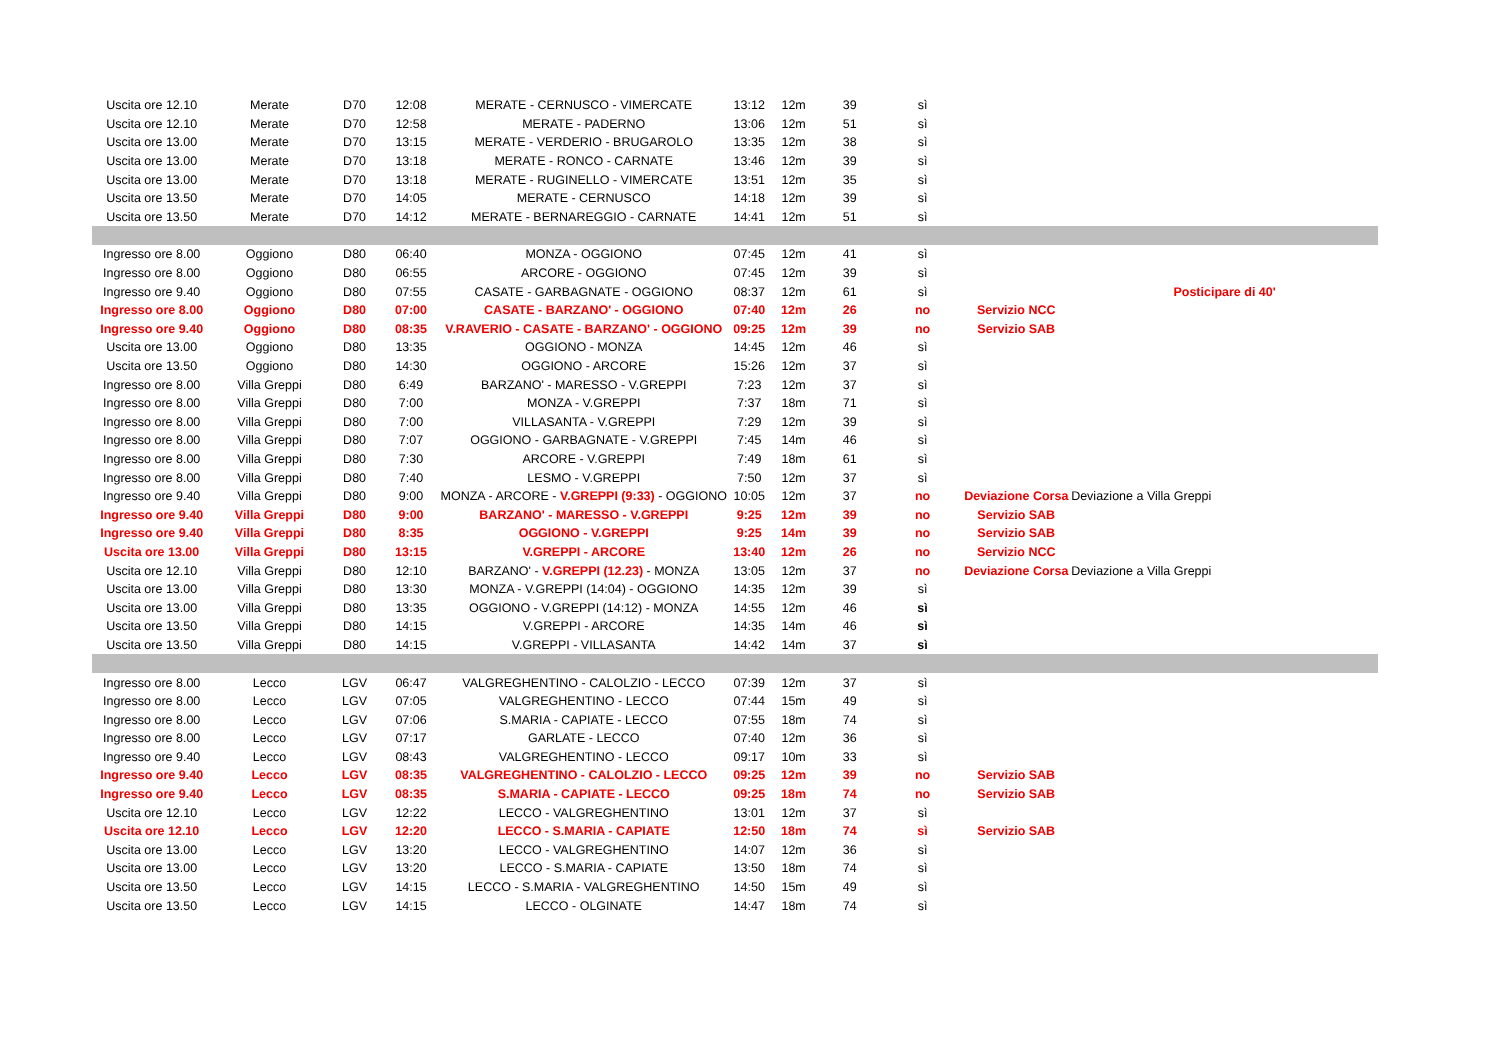| Uscita ore 12.10 | Merate | D70 | 12:08 | MERATE - CERNUSCO - VIMERCATE | 13:12 | 12m | 39 | sì | | |
| Uscita ore 12.10 | Merate | D70 | 12:58 | MERATE - PADERNO | 13:06 | 12m | 51 | sì | | |
| Uscita ore 13.00 | Merate | D70 | 13:15 | MERATE - VERDERIO - BRUGAROLO | 13:35 | 12m | 38 | sì | | |
| Uscita ore 13.00 | Merate | D70 | 13:18 | MERATE - RONCO - CARNATE | 13:46 | 12m | 39 | sì | | |
| Uscita ore 13.00 | Merate | D70 | 13:18 | MERATE - RUGINELLO - VIMERCATE | 13:51 | 12m | 35 | sì | | |
| Uscita ore 13.50 | Merate | D70 | 14:05 | MERATE - CERNUSCO | 14:18 | 12m | 39 | sì | | |
| Uscita ore 13.50 | Merate | D70 | 14:12 | MERATE - BERNAREGGIO - CARNATE | 14:41 | 12m | 51 | sì | | |
| Ingresso ore 8.00 | Oggiono | D80 | 06:40 | MONZA - OGGIONO | 07:45 | 12m | 41 | sì | | |
| Ingresso ore 8.00 | Oggiono | D80 | 06:55 | ARCORE - OGGIONO | 07:45 | 12m | 39 | sì | | |
| Ingresso ore 9.40 | Oggiono | D80 | 07:55 | CASATE - GARBAGNATE - OGGIONO | 08:37 | 12m | 61 | sì | | Posticipare di 40' |
| Ingresso ore 8.00 | Oggiono | D80 | 07:00 | CASATE - BARZANO' - OGGIONO | 07:40 | 12m | 26 | no | Servizio NCC | |
| Ingresso ore 9.40 | Oggiono | D80 | 08:35 | V.RAVERIO - CASATE - BARZANO' - OGGIONO | 09:25 | 12m | 39 | no | Servizio SAB | |
| Uscita ore 13.00 | Oggiono | D80 | 13:35 | OGGIONO - MONZA | 14:45 | 12m | 46 | sì | | |
| Uscita ore 13.50 | Oggiono | D80 | 14:30 | OGGIONO - ARCORE | 15:26 | 12m | 37 | sì | | |
| Ingresso ore 8.00 | Villa Greppi | D80 | 6:49 | BARZANO' - MARESSO - V.GREPPI | 7:23 | 12m | 37 | sì | | |
| Ingresso ore 8.00 | Villa Greppi | D80 | 7:00 | MONZA - V.GREPPI | 7:37 | 18m | 71 | sì | | |
| Ingresso ore 8.00 | Villa Greppi | D80 | 7:00 | VILLASANTA - V.GREPPI | 7:29 | 12m | 39 | sì | | |
| Ingresso ore 8.00 | Villa Greppi | D80 | 7:07 | OGGIONO - GARBAGNATE - V.GREPPI | 7:45 | 14m | 46 | sì | | |
| Ingresso ore 8.00 | Villa Greppi | D80 | 7:30 | ARCORE - V.GREPPI | 7:49 | 18m | 61 | sì | | |
| Ingresso ore 8.00 | Villa Greppi | D80 | 7:40 | LESMO - V.GREPPI | 7:50 | 12m | 37 | sì | | |
| Ingresso ore 9.40 | Villa Greppi | D80 | 9:00 | MONZA - ARCORE - V.GREPPI (9:33) - OGGIONO | 10:05 | 12m | 37 | no | Deviazione Corsa | Deviazione a Villa Greppi |
| Ingresso ore 9.40 | Villa Greppi | D80 | 9:00 | BARZANO' - MARESSO - V.GREPPI | 9:25 | 12m | 39 | no | Servizio SAB | |
| Ingresso ore 9.40 | Villa Greppi | D80 | 8:35 | OGGIONO - V.GREPPI | 9:25 | 14m | 39 | no | Servizio SAB | |
| Uscita ore 13.00 | Villa Greppi | D80 | 13:15 | V.GREPPI - ARCORE | 13:40 | 12m | 26 | no | Servizio NCC | |
| Uscita ore 12.10 | Villa Greppi | D80 | 12:10 | BARZANO' - V.GREPPI (12.23) - MONZA | 13:05 | 12m | 37 | no | Deviazione Corsa | Deviazione a Villa Greppi |
| Uscita ore 13.00 | Villa Greppi | D80 | 13:30 | MONZA - V.GREPPI (14:04) - OGGIONO | 14:35 | 12m | 39 | sì | | |
| Uscita ore 13.00 | Villa Greppi | D80 | 13:35 | OGGIONO - V.GREPPI (14:12) - MONZA | 14:55 | 12m | 46 | sì | | |
| Uscita ore 13.50 | Villa Greppi | D80 | 14:15 | V.GREPPI - ARCORE | 14:35 | 14m | 46 | sì | | |
| Uscita ore 13.50 | Villa Greppi | D80 | 14:15 | V.GREPPI - VILLASANTA | 14:42 | 14m | 37 | sì | | |
| Ingresso ore 8.00 | Lecco | LGV | 06:47 | VALGREGHENTINO - CALOLZIO - LECCO | 07:39 | 12m | 37 | sì | | |
| Ingresso ore 8.00 | Lecco | LGV | 07:05 | VALGREGHENTINO - LECCO | 07:44 | 15m | 49 | sì | | |
| Ingresso ore 8.00 | Lecco | LGV | 07:06 | S.MARIA - CAPIATE - LECCO | 07:55 | 18m | 74 | sì | | |
| Ingresso ore 8.00 | Lecco | LGV | 07:17 | GARLATE - LECCO | 07:40 | 12m | 36 | sì | | |
| Ingresso ore 9.40 | Lecco | LGV | 08:43 | VALGREGHENTINO - LECCO | 09:17 | 10m | 33 | sì | | |
| Ingresso ore 9.40 | Lecco | LGV | 08:35 | VALGREGHENTINO - CALOLZIO - LECCO | 09:25 | 12m | 39 | no | Servizio SAB | |
| Ingresso ore 9.40 | Lecco | LGV | 08:35 | S.MARIA - CAPIATE - LECCO | 09:25 | 18m | 74 | no | Servizio SAB | |
| Uscita ore 12.10 | Lecco | LGV | 12:22 | LECCO - VALGREGHENTINO | 13:01 | 12m | 37 | sì | | |
| Uscita ore 12.10 | Lecco | LGV | 12:20 | LECCO - S.MARIA - CAPIATE | 12:50 | 18m | 74 | sì | Servizio SAB | |
| Uscita ore 13.00 | Lecco | LGV | 13:20 | LECCO - VALGREGHENTINO | 14:07 | 12m | 36 | sì | | |
| Uscita ore 13.00 | Lecco | LGV | 13:20 | LECCO - S.MARIA - CAPIATE | 13:50 | 18m | 74 | sì | | |
| Uscita ore 13.50 | Lecco | LGV | 14:15 | LECCO - S.MARIA - VALGREGHENTINO | 14:50 | 15m | 49 | sì | | |
| Uscita ore 13.50 | Lecco | LGV | 14:15 | LECCO - OLGINATE | 14:47 | 18m | 74 | sì | | |